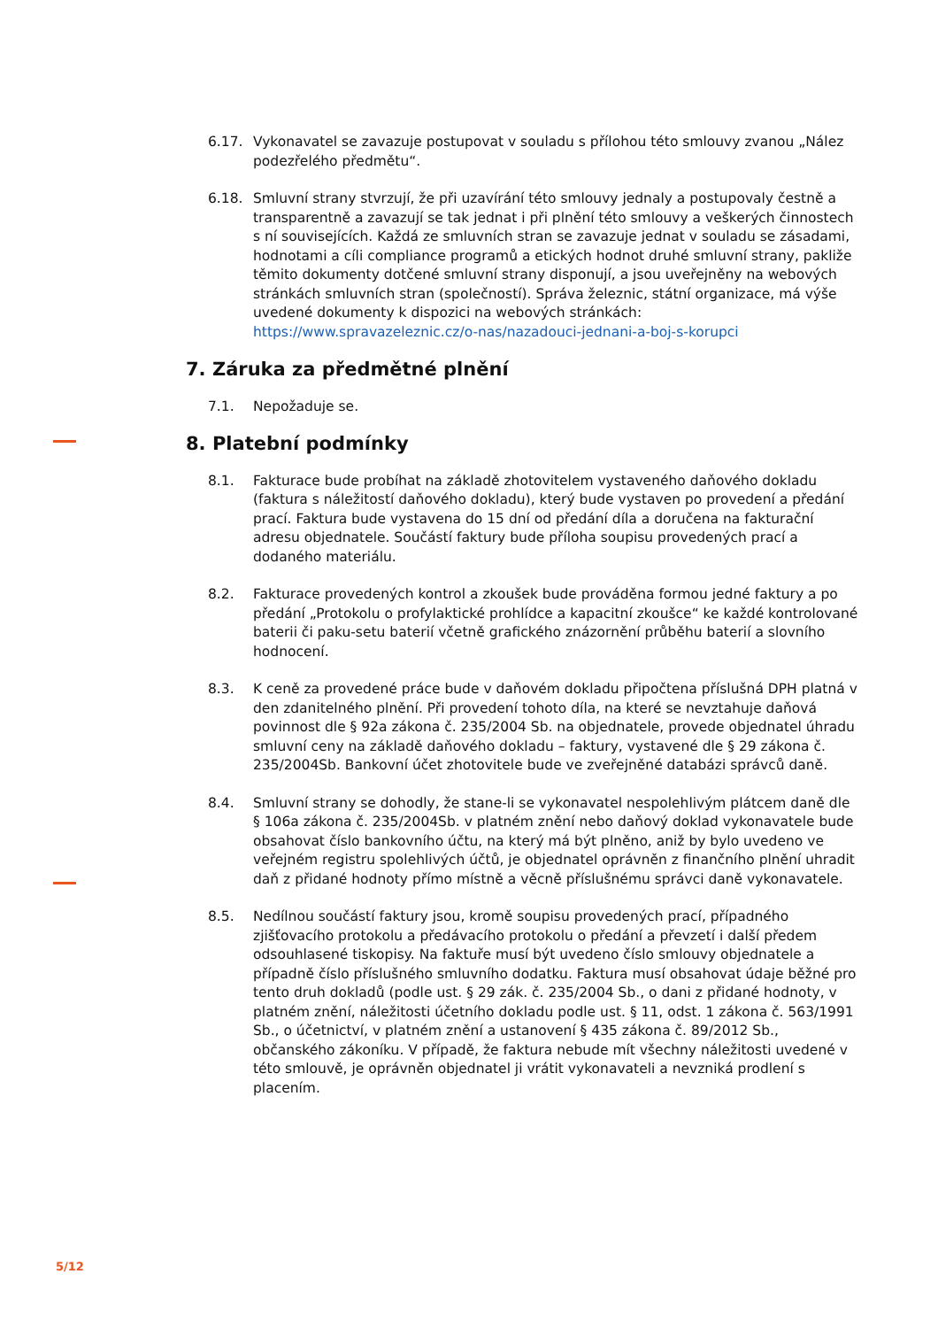6.17. Vykonavatel se zavazuje postupovat v souladu s přílohou této smlouvy zvanou „Nález podezřelého předmětu“.
6.18. Smluvní strany stvrzují, že při uzavírání této smlouvy jednaly a postupovaly čestně a transparentně a zavazují se tak jednat i při plnění této smlouvy a veškerých činnostech s ní souvisejících. Každá ze smluvních stran se zavazuje jednat v souladu se zásadami, hodnotami a cíli compliance programů a etických hodnot druhé smluvní strany, pakliže těmito dokumenty dotčené smluvní strany disponují, a jsou uveřejněny na webových stránkách smluvních stran (společností). Správa železnic, státní organizace, má výše uvedené dokumenty k dispozici na webových stránkách: https://www.spravazeleznic.cz/o-nas/nazadouci-jednani-a-boj-s-korupci
7. Záruka za předmětné plnění
7.1. Nepožaduje se.
8. Platební podmínky
8.1. Fakturace bude probíhat na základě zhotovitelem vystaveného daňového dokladu (faktura s náležitostí daňového dokladu), který bude vystaven po provedení a předání prací. Faktura bude vystavena do 15 dní od předání díla a doručena na fakturační adresu objednatele. Součástí faktury bude příloha soupisu provedených prací a dodaného materiálu.
8.2. Fakturace provedených kontrol a zkoušek bude prováděna formou jedné faktury a po předání „Protokolu o profylaktické prohlídce a kapacitní zkoušce“ ke každé kontrolované baterii či paku-setu baterií včetně grafického znázornění průběhu baterií a slovního hodnocení.
8.3. K ceně za provedené práce bude v daňovém dokladu připočtena příslušná DPH platná v den zdanitelného plnění. Při provedení tohoto díla, na které se nevztahuje daňová povinnost dle § 92a zákona č. 235/2004 Sb. na objednatele, provede objednatel úhradu smluvní ceny na základě daňového dokladu – faktury, vystavené dle § 29 zákona č. 235/2004Sb. Bankovní účet zhotovitele bude ve zveřejněné databázi správců daně.
8.4. Smluvní strany se dohodly, že stane-li se vykonavatel nespolehlivým plátcem daně dle § 106a zákona č. 235/2004Sb. v platném znění nebo daňový doklad vykonavatele bude obsahovat číslo bankovního účtu, na který má být plněno, aniž by bylo uvedeno ve veřejném registru spolehlivých účtů, je objednatel oprávněn z finančního plnění uhradit daň z přidané hodnoty přímo místně a věcně příslušnému správci daně vykonavatele.
8.5. Nedílnou součástí faktury jsou, kromě soupisu provedených prací, případného zjišťovacího protokolu a předávacího protokolu o předání a převzetí i další předem odsouhlasené tiskopisy. Na faktuře musí být uvedeno číslo smlouvy objednatele a případně číslo příslušného smluvního dodatku. Faktura musí obsahovat údaje běžné pro tento druh dokladů (podle ust. § 29 zák. č. 235/2004 Sb., o dani z přidané hodnoty, v platném znění, náležitosti účetního dokladu podle ust. § 11, odst. 1 zákona č. 563/1991 Sb., o účetnictví, v platném znění a ustanovení § 435 zákona č. 89/2012 Sb., občanského zákoníku. V případě, že faktura nebude mít všechny náležitosti uvedené v této smlouvě, je oprávněn objednatel ji vrátit vykonavateli a nevzniká prodlení s placením.
5/12